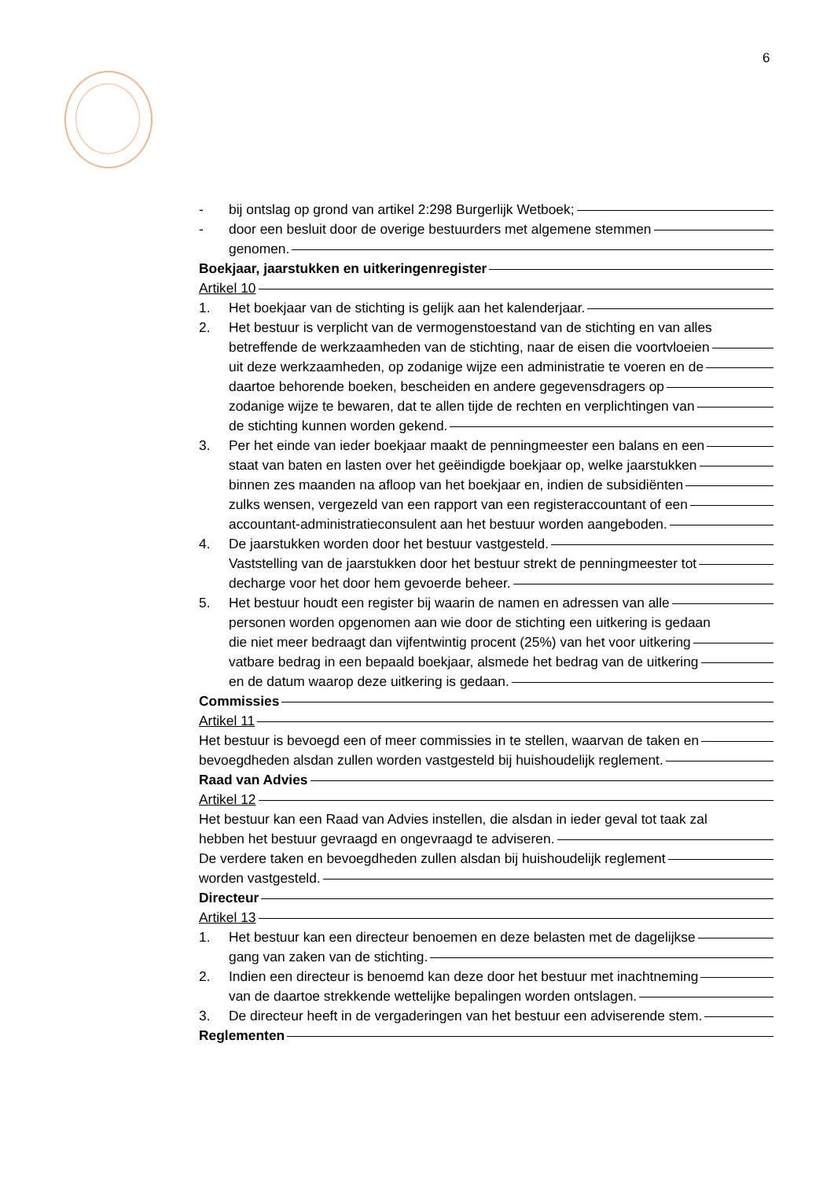6
- bij ontslag op grond van artikel 2:298 Burgerlijk Wetboek;
- door een besluit door de overige bestuurders met algemene stemmen
genomen.
Boekjaar, jaarstukken en uitkeringenregister
Artikel 10
1. Het boekjaar van de stichting is gelijk aan het kalenderjaar.
2. Het bestuur is verplicht van de vermogenstoestand van de stichting en van alles
betreffende de werkzaamheden van de stichting, naar de eisen die voortvloeien
uit deze werkzaamheden, op zodanige wijze een administratie te voeren en de
daartoe behorende boeken, bescheiden en andere gegevensdragers op
zodanige wijze te bewaren, dat te allen tijde de rechten en verplichtingen van
de stichting kunnen worden gekend.
3. Per het einde van ieder boekjaar maakt de penningmeester een balans en een
staat van baten en lasten over het geëindigde boekjaar op, welke jaarstukken
binnen zes maanden na afloop van het boekjaar en, indien de subsidiënten
zulks wensen, vergezeld van een rapport van een registeraccountant of een
accountant-administratieconsulent aan het bestuur worden aangeboden.
4. De jaarstukken worden door het bestuur vastgesteld.
Vaststelling van de jaarstukken door het bestuur strekt de penningmeester tot
decharge voor het door hem gevoerde beheer.
5. Het bestuur houdt een register bij waarin de namen en adressen van alle
personen worden opgenomen aan wie door de stichting een uitkering is gedaan
die niet meer bedraagt dan vijfentwintig procent (25%) van het voor uitkering
vatbare bedrag in een bepaald boekjaar, alsmede het bedrag van de uitkering
en de datum waarop deze uitkering is gedaan.
Commissies
Artikel 11
Het bestuur is bevoegd een of meer commissies in te stellen, waarvan de taken en
bevoegdheden alsdan zullen worden vastgesteld bij huishoudelijk reglement.
Raad van Advies
Artikel 12
Het bestuur kan een Raad van Advies instellen, die alsdan in ieder geval tot taak zal
hebben het bestuur gevraagd en ongevraagd te adviseren.
De verdere taken en bevoegdheden zullen alsdan bij huishoudelijk reglement
worden vastgesteld.
Directeur
Artikel 13
1. Het bestuur kan een directeur benoemen en deze belasten met de dagelijkse
gang van zaken van de stichting.
2. Indien een directeur is benoemd kan deze door het bestuur met inachtneming
van de daartoe strekkende wettelijke bepalingen worden ontslagen.
3. De directeur heeft in de vergaderingen van het bestuur een adviserende stem.
Reglementen